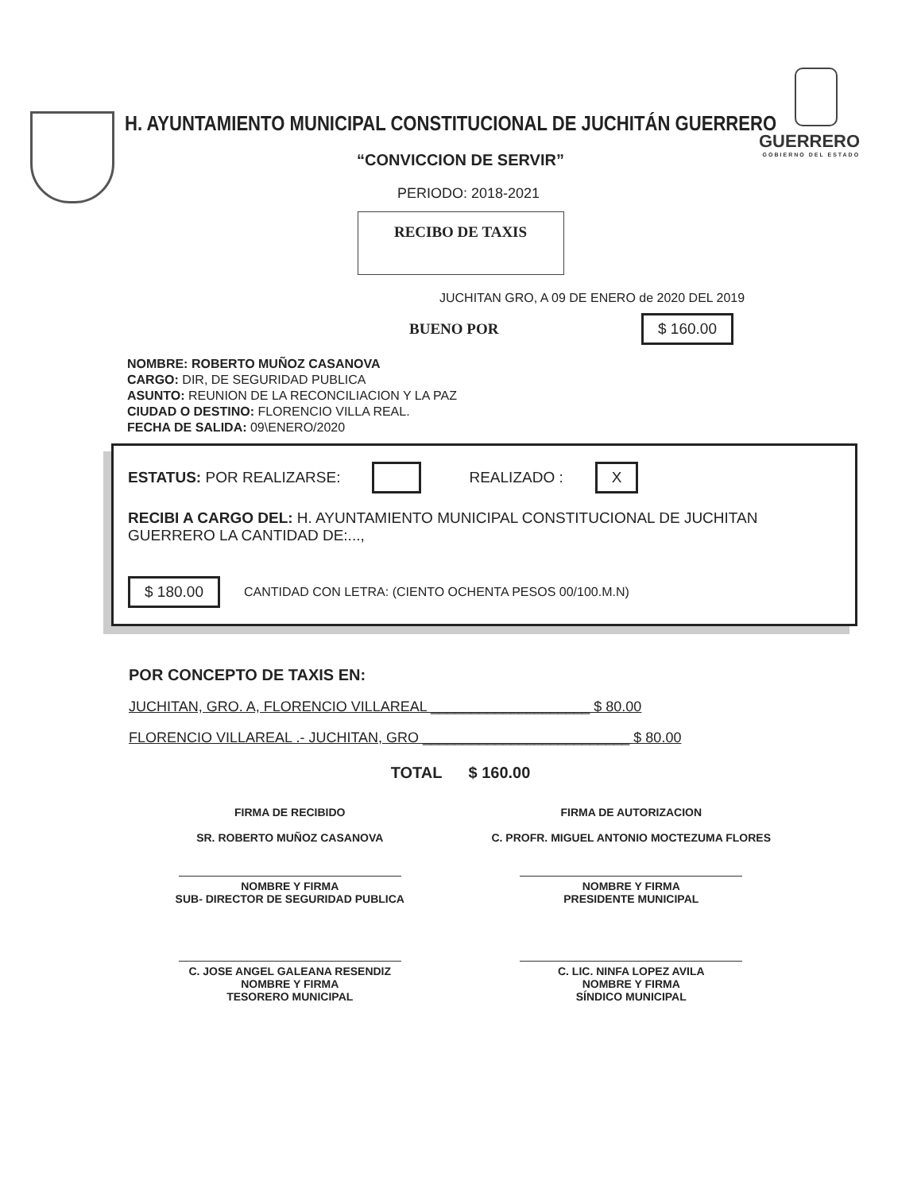H. AYUNTAMIENTO MUNICIPAL CONSTITUCIONAL DE JUCHITÁN GUERRERO
GUERRERO
GOBIERNO DEL ESTADO
“CONVICCION DE SERVIR”
PERIODO: 2018-2021
RECIBO DE TAXIS
JUCHITAN GRO, A 09 DE ENERO de 2020 DEL 2019
BUENO POR $ 160.00
NOMBRE: ROBERTO MUÑOZ CASANOVA
CARGO: DIR, DE SEGURIDAD PUBLICA
ASUNTO: REUNION DE LA RECONCILIACION Y LA PAZ
CIUDAD O DESTINO: FLORENCIO VILLA REAL.
FECHA DE SALIDA: 09\ENERO/2020
ESTATUS: POR REALIZARSE: REALIZADO : X
RECIBI A CARGO DEL: H. AYUNTAMIENTO MUNICIPAL CONSTITUCIONAL DE JUCHITAN GUERRERO LA CANTIDAD DE:...,
$ 180.00 CANTIDAD CON LETRA: (CIENTO OCHENTA PESOS 00/100.M.N)
POR CONCEPTO DE TAXIS EN:
JUCHITAN, GRO. A, FLORENCIO VILLAREAL ____________________ $ 80.00
FLORENCIO VILLAREAL .- JUCHITAN, GRO __________________________ $ 80.00
TOTAL $ 160.00
FIRMA DE RECIBIDO
SR. ROBERTO MUÑOZ CASANOVA
NOMBRE Y FIRMA
SUB- DIRECTOR DE SEGURIDAD PUBLICA
C. JOSE ANGEL GALEANA RESENDIZ
NOMBRE Y FIRMA
TESORERO MUNICIPAL
FIRMA DE AUTORIZACION
C. PROFR. MIGUEL ANTONIO MOCTEZUMA FLORES
NOMBRE Y FIRMA
PRESIDENTE MUNICIPAL
C. LIC. NINFA LOPEZ AVILA
NOMBRE Y FIRMA
SÍNDICO MUNICIPAL